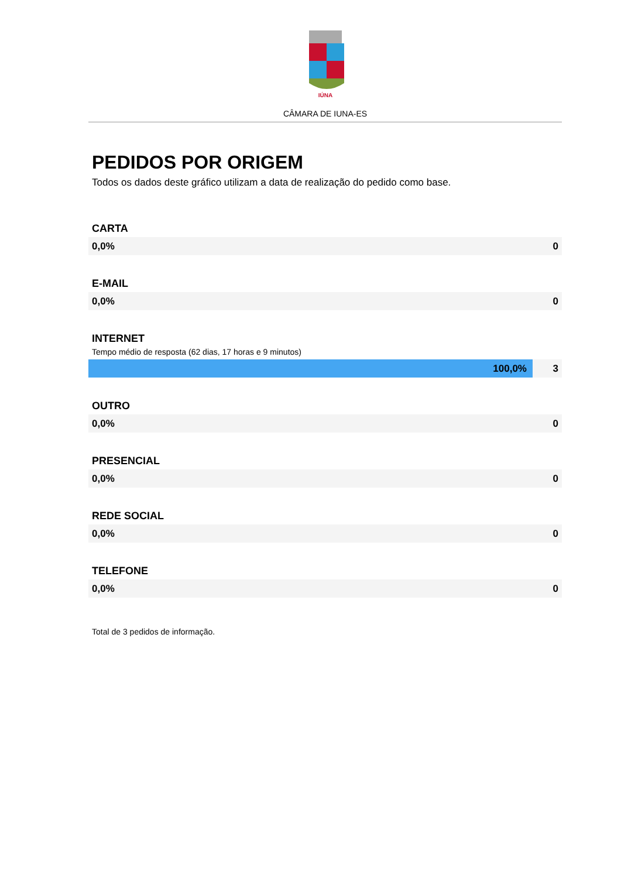IÚNA
CÂMARA DE IUNA-ES
PEDIDOS POR ORIGEM
Todos os dados deste gráfico utilizam a data de realização do pedido como base.
CARTA
0,0% 0
E-MAIL
0,0% 0
INTERNET
Tempo médio de resposta (62 dias, 17 horas e 9 minutos)
100,0% 3
OUTRO
0,0% 0
PRESENCIAL
0,0% 0
REDE SOCIAL
0,0% 0
TELEFONE
0,0% 0
Total de 3 pedidos de informação.